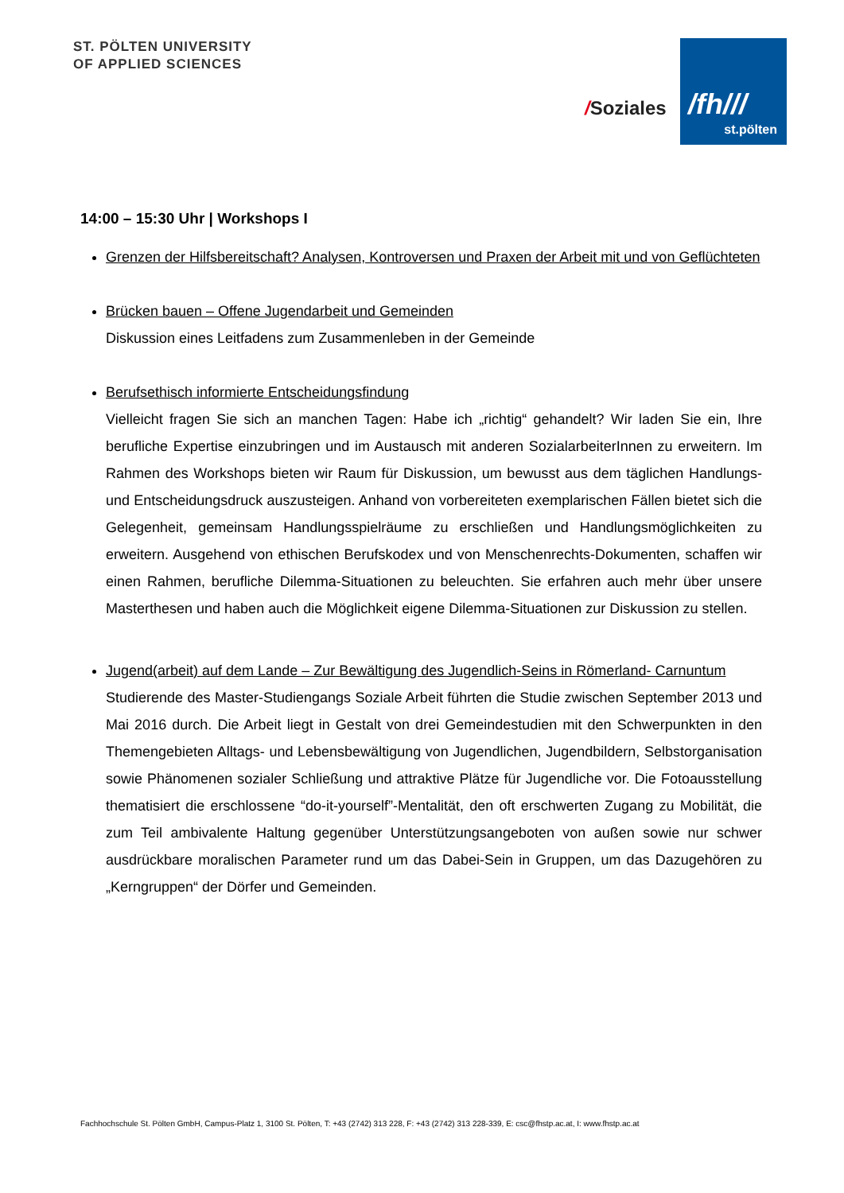ST. PÖLTEN UNIVERSITY
OF APPLIED SCIENCES
/Soziales
/fh///
st.pölten
14:00 – 15:30 Uhr | Workshops I
Grenzen der Hilfsbereitschaft? Analysen, Kontroversen und Praxen der Arbeit mit und von Geflüchteten
Brücken bauen – Offene Jugendarbeit und Gemeinden
Diskussion eines Leitfadens zum Zusammenleben in der Gemeinde
Berufsethisch informierte Entscheidungsfindung
Vielleicht fragen Sie sich an manchen Tagen: Habe ich „richtig“ gehandelt? Wir laden Sie ein, Ihre berufliche Expertise einzubringen und im Austausch mit anderen SozialarbeiterInnen zu erweitern. Im Rahmen des Workshops bieten wir Raum für Diskussion, um bewusst aus dem täglichen Handlungs- und Entscheidungsdruck auszusteigen. Anhand von vorbereiteten exemplarischen Fällen bietet sich die Gelegenheit, gemeinsam Handlungsspielräume zu erschließen und Handlungsmöglichkeiten zu erweitern. Ausgehend von ethischen Berufskodex und von Menschenrechts-Dokumenten, schaffen wir einen Rahmen, berufliche Dilemma-Situationen zu beleuchten. Sie erfahren auch mehr über unsere Masterthesen und haben auch die Möglichkeit eigene Dilemma-Situationen zur Diskussion zu stellen.
Jugend(arbeit) auf dem Lande – Zur Bewältigung des Jugendlich-Seins in Römerland- Carnuntum
Studierende des Master-Studiengangs Soziale Arbeit führten die Studie zwischen September 2013 und Mai 2016 durch. Die Arbeit liegt in Gestalt von drei Gemeindestudien mit den Schwerpunkten in den Themengebieten Alltags- und Lebensbewältigung von Jugendlichen, Jugendbildern, Selbstorganisation sowie Phänomenen sozialer Schließung und attraktive Plätze für Jugendliche vor. Die Fotoausstellung thematisiert die erschlossene “do-it-yourself”-Mentalität, den oft erschwerten Zugang zu Mobilität, die zum Teil ambivalente Haltung gegenüber Unterstützungsangeboten von außen sowie nur schwer ausdrückbare moralischen Parameter rund um das Dabei-Sein in Gruppen, um das Dazugehören zu „Kerngruppen“ der Dörfer und Gemeinden.
Fachhochschule St. Pölten GmbH, Campus-Platz 1, 3100 St. Pölten, T: +43 (2742) 313 228, F: +43 (2742) 313 228-339, E: csc@fhstp.ac.at, I: www.fhstp.ac.at